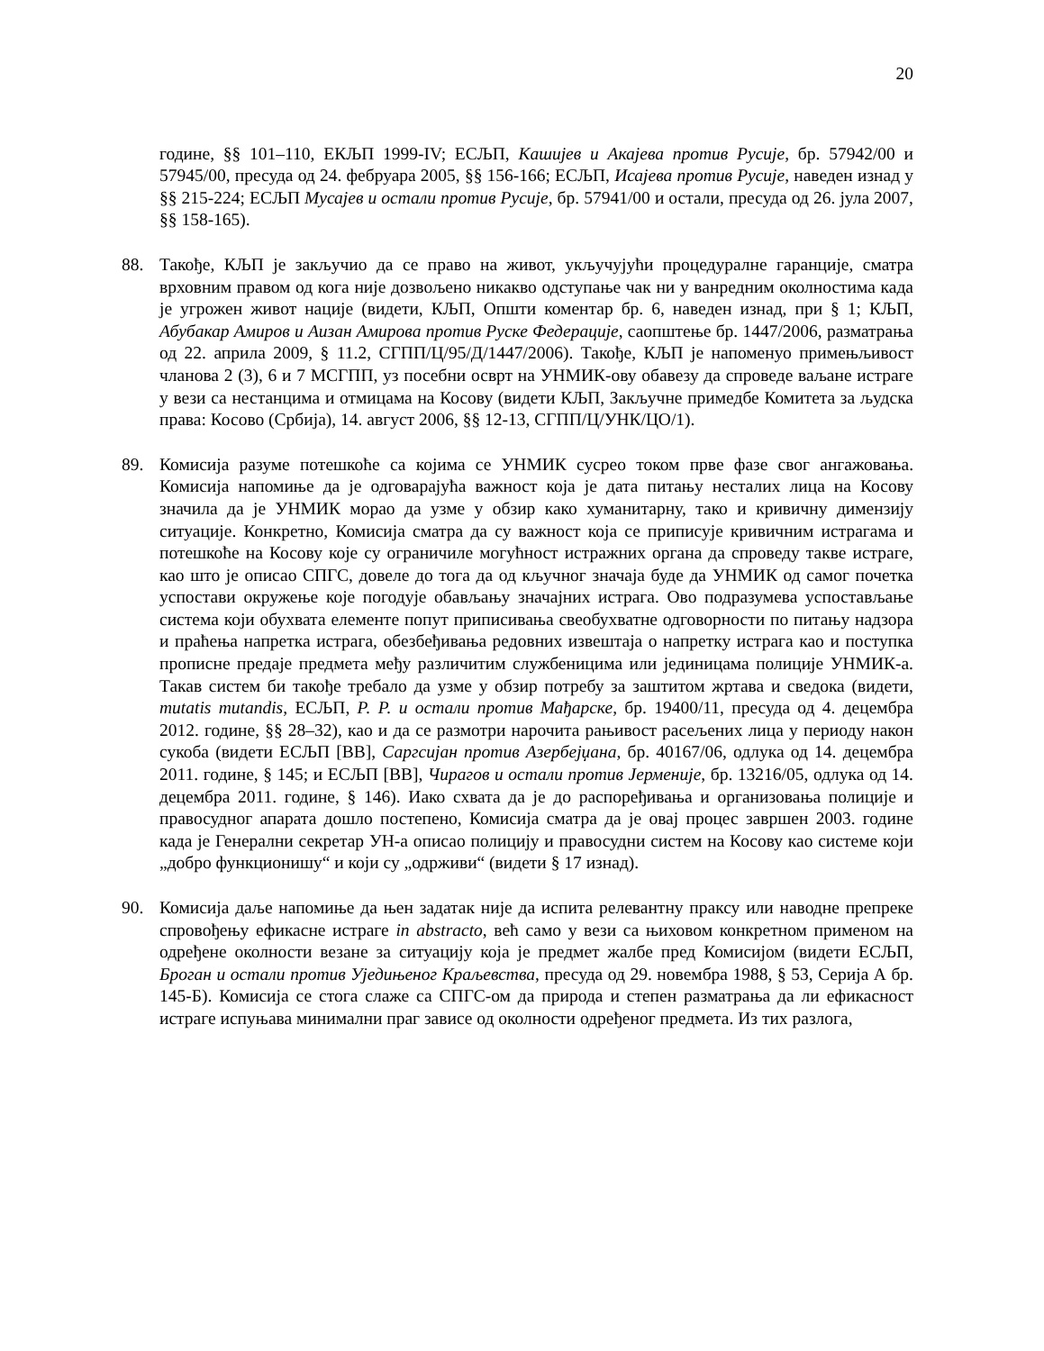20
године, §§ 101–110, ЕКЉП 1999-IV; ЕСЉП, Кашијев и Акајева против Русије, бр. 57942/00 и 57945/00, пресуда од 24. фебруара 2005, §§ 156-166; ЕСЉП, Исајева против Русије, наведен изнад у §§ 215-224; ЕСЉП Мусајев и остали против Русије, бр. 57941/00 и остали, пресуда од 26. јула 2007, §§ 158-165).
88. Такође, КЉП је закључио да се право на живот, укључујући процедуралне гаранције, сматра врховним правом од кога није дозвољено никакво одступање чак ни у ванредним околностима када је угрожен живот нације (видети, КЉП, Општи коментар бр. 6, наведен изнад, при § 1; КЉП, Абубакар Амиров и Аизан Амирова против Руске Федерације, саопштење бр. 1447/2006, разматрања од 22. априла 2009, § 11.2, СГПП/Ц/95/Д/1447/2006). Такође, КЉП је напоменуо примењљивост чланова 2 (3), 6 и 7 МСГПП, уз посебни осврт на УНМИК-ову обавезу да спроведе ваљане истраге у вези са нестанцима и отмицама на Косову (видети КЉП, Закључне примедбе Комитета за људска права: Косово (Србија), 14. август 2006, §§ 12-13, СГПП/Ц/УНК/ЦО/1).
89. Комисија разуме потешкоће са којима се УНМИК сусрео током прве фазе свог ангажовања. Комисија напомиње да је одговарајућа важност која је дата питању несталих лица на Косову значила да је УНМИК морао да узме у обзир како хуманитарну, тако и кривичну димензију ситуације. Конкретно, Комисија сматра да су важност која се приписује кривичним истрагама и потешкоће на Косову које су ограничиле могућност истражних органа да спроведу такве истраге, као што је описао СПГС, довеле до тога да од кључног значаја буде да УНМИК од самог почетка успостави окружење које погодује обављању значајних истрага. Ово подразумева успостављање система који обухвата елементе попут приписивања свеобухватне одговорности по питању надзора и праћења напретка истрага, обезбеђивања редовних извештаја о напретку истрага као и поступка прописне предаје предмета међу различитим службеницима или јединицама полиције УНМИК-а. Такав систем би такође требало да узме у обзир потребу за заштитом жртава и сведока (видети, mutatis mutandis, ЕСЉП, Р. Р. и остали против Мађарске, бр. 19400/11, пресуда од 4. децембра 2012. године, §§ 28–32), као и да се размотри нарочита рањивост расељених лица у периоду након сукоба (видети ЕСЉП [ВВ], Саргсијан против Азербејџана, бр. 40167/06, одлука од 14. децембра 2011. године, § 145; и ЕСЉП [ВВ], Чирагов и остали против Јерменије, бр. 13216/05, одлука од 14. децембра 2011. године, § 146). Иако схвата да је до распоређивања и организовања полиције и правосудног апарата дошло постепено, Комисија сматра да је овај процес завршен 2003. године када је Генерални секретар УН-а описао полицију и правосудни систем на Косову као системе који „добро функционишу“ и који су „одрживи“ (видети § 17 изнад).
90. Комисија даље напомиње да њен задатак није да испита релевантну праксу или наводне препреке спровођењу ефикасне истраге in abstracto, већ само у вези са њиховом конкретном применом на одређене околности везане за ситуацију која је предмет жалбе пред Комисијом (видети ЕСЉП, Броган и остали против Уједињеног Краљевства, пресуда од 29. новембра 1988, § 53, Серија А бр. 145-Б). Комисија се стога слаже са СПГС-ом да природа и степен разматрања да ли ефикасност истраге испуњава минимални праг зависе од околности одређеног предмета. Из тих разлога,